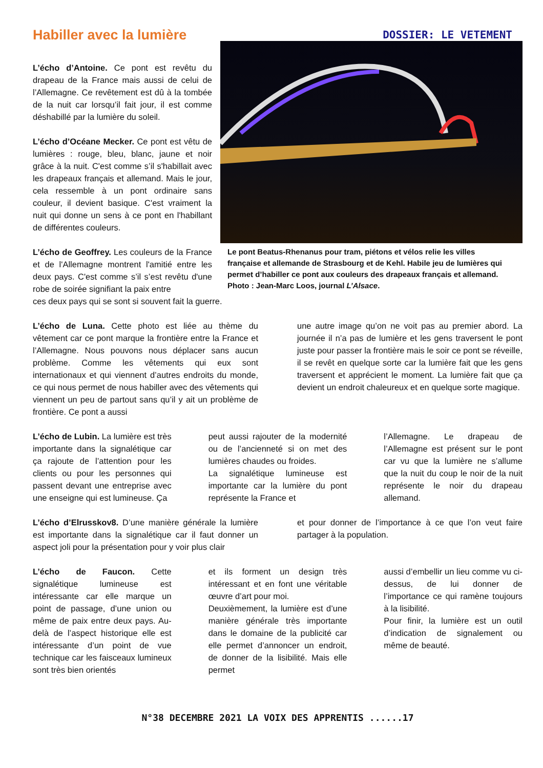Habiller avec la lumière
DOSSIER: LE VETEMENT
L’écho d’Antoine. Ce pont est revêtu du drapeau de la France mais aussi de celui de l’Allemagne. Ce revêtement est dû à la tombée de la nuit car lorsqu’il fait jour, il est comme déshabillé par la lumière du soleil.
L’écho d’Océane Mecker. Ce pont est vêtu de lumières : rouge, bleu, blanc, jaune et noir grâce à la nuit. C'est comme s’il s'habillait avec les drapeaux français et allemand. Mais le jour, cela ressemble à un pont ordinaire sans couleur, il devient basique. C'est vraiment la nuit qui donne un sens à ce pont en l'habillant de différentes couleurs.
L’écho de Geoffrey. Les couleurs de la France et de l'Allemagne montrent l'amitié entre les deux pays. C'est comme s’il s’est revêtu d'une robe de soirée signifiant la paix entre
Le pont Beatus-Rhenanus pour tram, piétons et vélos relie les villes française et allemande de Strasbourg et de Kehl. Habile jeu de lumières qui permet d’habiller ce pont aux couleurs des drapeaux français et allemand. Photo : Jean-Marc Loos, journal L’Alsace.
ces deux pays qui se sont si souvent fait la guerre.
L’écho de Luna. Cette photo est liée au thème du vêtement car ce pont marque la frontière entre la France et l’Allemagne. Nous pouvons nous déplacer sans aucun problème. Comme les vêtements qui eux sont internationaux et qui viennent d’autres endroits du monde, ce qui nous permet de nous habiller avec des vêtements qui viennent un peu de partout sans qu’il y ait un problème de frontière. Ce pont a aussi
une autre image qu’on ne voit pas au premier abord. La journée il n’a pas de lumière et les gens traversent le pont juste pour passer la frontière mais le soir ce pont se réveille, il se revêt en quelque sorte car la lumière fait que les gens traversent et apprécient le moment. La lumière fait que ça devient un endroit chaleureux et en quelque sorte magique.
L’écho de Lubin. La lumière est très importante dans la signalétique car ça rajoute de l’attention pour les clients ou pour les personnes qui passent devant une entreprise avec une enseigne qui est lumineuse. Ça
peut aussi rajouter de la modernité ou de l’ancienneté si on met des lumières chaudes ou froides.
La signalétique lumineuse est importante car la lumière du pont représente la France et
l’Allemagne. Le drapeau de l’Allemagne est présent sur le pont car vu que la lumière ne s’allume que la nuit du coup le noir de la nuit représente le noir du drapeau allemand.
L’écho d’Elrusskov8. D’une manière générale la lumière est importante dans la signalétique car il faut donner un aspect joli pour la présentation pour y voir plus clair
et pour donner de l’importance à ce que l’on veut faire partager à la population.
L’écho de Faucon. Cette signalétique lumineuse est intéressante car elle marque un point de passage, d’une union ou même de paix entre deux pays. Au-delà de l’aspect historique elle est intéressante d’un point de vue technique car les faisceaux lumineux sont très bien orientés
et ils forment un design très intéressant et en font une véritable œuvre d’art pour moi.
Deuxièmement, la lumière est d’une manière générale très importante dans le domaine de la publicité car elle permet d’annoncer un endroit, de donner de la lisibilité. Mais elle permet
aussi d’embellir un lieu comme vu ci-dessus, de lui donner de l’importance ce qui ramène toujours à la lisibilité.
Pour finir, la lumière est un outil d’indication de signalement ou même de beauté.
N°38 DECEMBRE 2021 LA VOIX DES APPRENTIS ......17